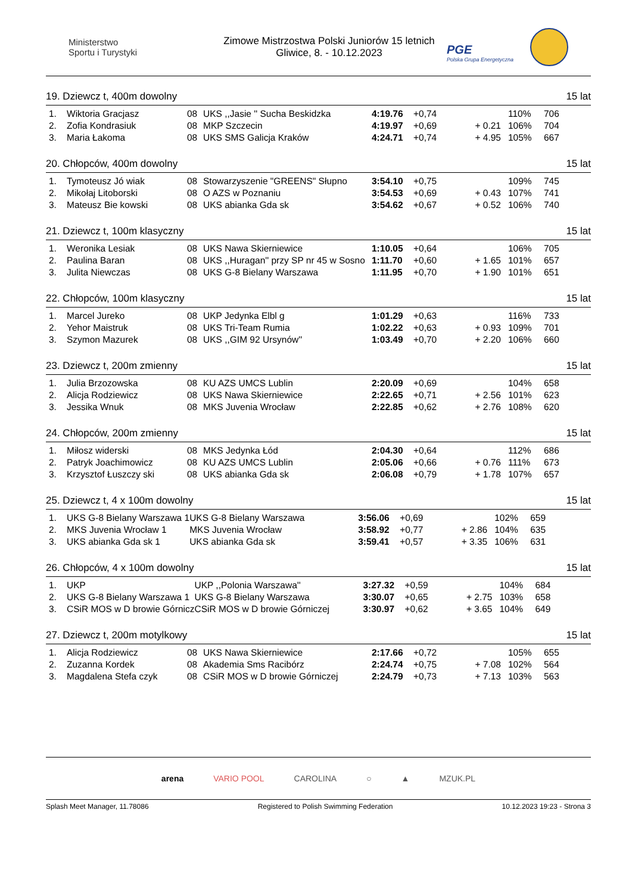Ministerstwo
Sportu i Turystyki
Zimowe Mistrzostwa Polski Juniorów 15 letnich
Gliwice, 8. - 10.12.2023
PGE
Polska Grupa Energetyczna
19. Dziewcz t, 400m dowolny 15 lat
| 1. | Wiktoria Gracjasz | 08 | UKS ,,Jasie '' Sucha Beskidzka | 4:19.76 | +0,74 | | 110% | 706 |
| 2. | Zofia Kondrasiuk | 08 | MKP Szczecin | 4:19.97 | +0,69 | + 0.21 | 106% | 704 |
| 3. | Maria Łakoma | 08 | UKS SMS Galicja Kraków | 4:24.71 | +0,74 | + 4.95 | 105% | 667 |
20. Chłopców, 400m dowolny 15 lat
| 1. | Tymoteusz Jó wiak | 08 | Stowarzyszenie "GREENS" Słupno | 3:54.10 | +0,75 | | 109% | 745 |
| 2. | Mikołaj Litoborski | 08 | O AZS w Poznaniu | 3:54.53 | +0,69 | + 0.43 | 107% | 741 |
| 3. | Mateusz Bie kowski | 08 | UKS abianka Gda sk | 3:54.62 | +0,67 | + 0.52 | 106% | 740 |
21. Dziewcz t, 100m klasyczny 15 lat
| 1. | Weronika Lesiak | 08 | UKS Nawa Skierniewice | 1:10.05 | +0,64 | | 106% | 705 |
| 2. | Paulina Baran | 08 | UKS ,,Huragan'' przy SP nr 45 w Sosno | 1:11.70 | +0,60 | + 1.65 | 101% | 657 |
| 3. | Julita Niewczas | 08 | UKS G-8 Bielany Warszawa | 1:11.95 | +0,70 | + 1.90 | 101% | 651 |
22. Chłopców, 100m klasyczny 15 lat
| 1. | Marcel Jureko | 08 | UKP Jedynka Elbl g | 1:01.29 | +0,63 | | 116% | 733 |
| 2. | Yehor Maistruk | 08 | UKS Tri-Team Rumia | 1:02.22 | +0,63 | + 0.93 | 109% | 701 |
| 3. | Szymon Mazurek | 08 | UKS ,,GIM 92 Ursynów'' | 1:03.49 | +0,70 | + 2.20 | 106% | 660 |
23. Dziewcz t, 200m zmienny 15 lat
| 1. | Julia Brzozowska | 08 | KU AZS UMCS Lublin | 2:20.09 | +0,69 | | 104% | 658 |
| 2. | Alicja Rodziewicz | 08 | UKS Nawa Skierniewice | 2:22.65 | +0,71 | + 2.56 | 101% | 623 |
| 3. | Jessika Wnuk | 08 | MKS Juvenia Wrocław | 2:22.85 | +0,62 | + 2.76 | 108% | 620 |
24. Chłopców, 200m zmienny 15 lat
| 1. | Miłosz widerski | 08 | MKS Jedynka Łód | 2:04.30 | +0,64 | | 112% | 686 |
| 2. | Patryk Joachimowicz | 08 | KU AZS UMCS Lublin | 2:05.06 | +0,66 | + 0.76 | 111% | 673 |
| 3. | Krzysztof Łuszczy ski | 08 | UKS abianka Gda sk | 2:06.08 | +0,79 | + 1.78 | 107% | 657 |
25. Dziewcz t, 4 x 100m dowolny 15 lat
| 1. | UKS G-8 Bielany Warszawa 1 | UKS G-8 Bielany Warszawa | 3:56.06 | +0,69 | | 102% | 659 |
| 2. | MKS Juvenia Wrocław 1 | MKS Juvenia Wrocław | 3:58.92 | +0,77 | + 2.86 | 104% | 635 |
| 3. | UKS abianka Gda sk 1 | UKS abianka Gda sk | 3:59.41 | +0,57 | + 3.35 | 106% | 631 |
26. Chłopców, 4 x 100m dowolny 15 lat
| 1. | UKP | UKP ,,Polonia Warszawa'' | 3:27.32 | +0,59 | | 104% | 684 |
| 2. | UKS G-8 Bielany Warszawa 1 | UKS G-8 Bielany Warszawa | 3:30.07 | +0,65 | + 2.75 | 103% | 658 |
| 3. | CSiR MOS w D browie Górnicz | CSiR MOS w D browie Górniczej | 3:30.97 | +0,62 | + 3.65 | 104% | 649 |
27. Dziewcz t, 200m motylkowy 15 lat
| 1. | Alicja Rodziewicz | 08 | UKS Nawa Skierniewice | 2:17.66 | +0,72 | | 105% | 655 |
| 2. | Zuzanna Kordek | 08 | Akademia Sms Racibórz | 2:24.74 | +0,75 | + 7.08 | 102% | 564 |
| 3. | Magdalena Stefa czyk | 08 | CSiR MOS w D browie Górniczej | 2:24.79 | +0,73 | + 7.13 | 103% | 563 |
arena VARIO POOL CAROLINA ○ ▲ MZUK.PL
Splash Meet Manager, 11.78086 Registered to Polish Swimming Federation 10.12.2023 19:23 - Strona 3